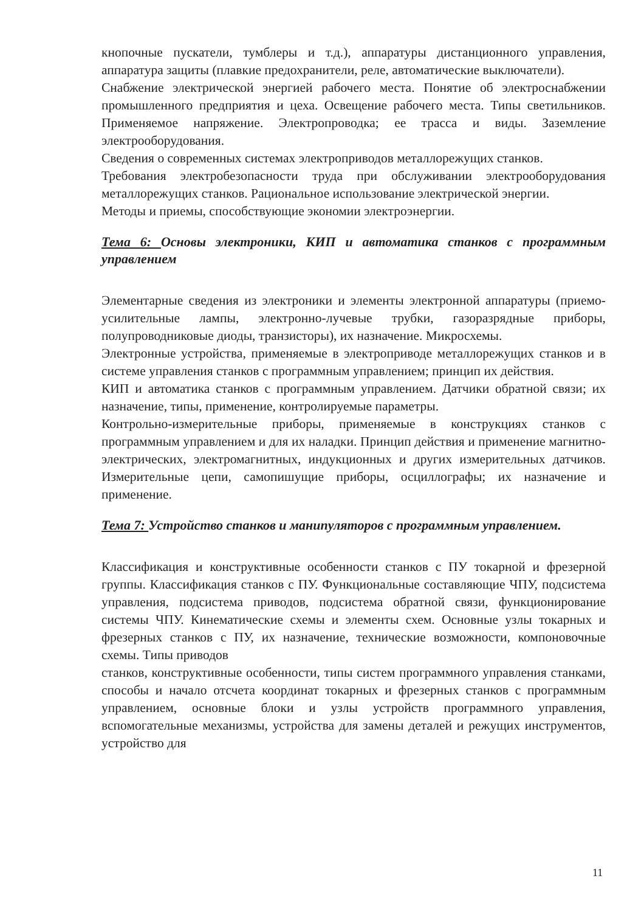кнопочные пускатели, тумблеры и т.д.), аппаратуры дистанционного управления, аппаратура защиты (плавкие предохранители, реле, автоматические выключатели).
Снабжение электрической энергией рабочего места. Понятие об электроснабжении промышленного предприятия и цеха. Освещение рабочего места. Типы светильников. Применяемое напряжение. Электропроводка; ее трасса и виды. Заземление электрооборудования.
Сведения о современных системах электроприводов металлорежущих станков.
Требования электробезопасности труда при обслуживании электрооборудования металлорежущих станков. Рациональное использование электрической энергии.
Методы и приемы, способствующие экономии электроэнергии.
Тема 6: Основы электроники, КИП и автоматика станков с программным управлением
Элементарные сведения из электроники и элементы электронной аппаратуры (приемо-усилительные лампы, электронно-лучевые трубки, газоразрядные приборы, полупроводниковые диоды, транзисторы), их назначение. Микросхемы.
Электронные устройства, применяемые в электроприводе металлорежущих станков и в системе управления станков с программным управлением; принцип их действия.
КИП и автоматика станков с программным управлением. Датчики обратной связи; их назначение, типы, применение, контролируемые параметры.
Контрольно-измерительные приборы, применяемые в конструкциях станков с программным управлением и для их наладки. Принцип действия и применение магнитно-электрических, электромагнитных, индукционных и других измерительных датчиков. Измерительные цепи, самопишущие приборы, осциллографы; их назначение и применение.
Тема 7: Устройство станков и манипуляторов с программным управлением.
Классификация и конструктивные особенности станков с ПУ токарной и фрезерной группы. Классификация станков с ПУ. Функциональные составляющие ЧПУ, подсистема управления, подсистема приводов, подсистема обратной связи, функционирование системы ЧПУ. Кинематические схемы и элементы схем. Основные узлы токарных и фрезерных станков с ПУ, их назначение, технические возможности, компоновочные схемы. Типы приводов
станков, конструктивные особенности, типы систем программного управления станками, способы и начало отсчета координат токарных и фрезерных станков с программным управлением, основные блоки и узлы устройств программного управления, вспомогательные механизмы, устройства для замены деталей и режущих инструментов, устройство для
11